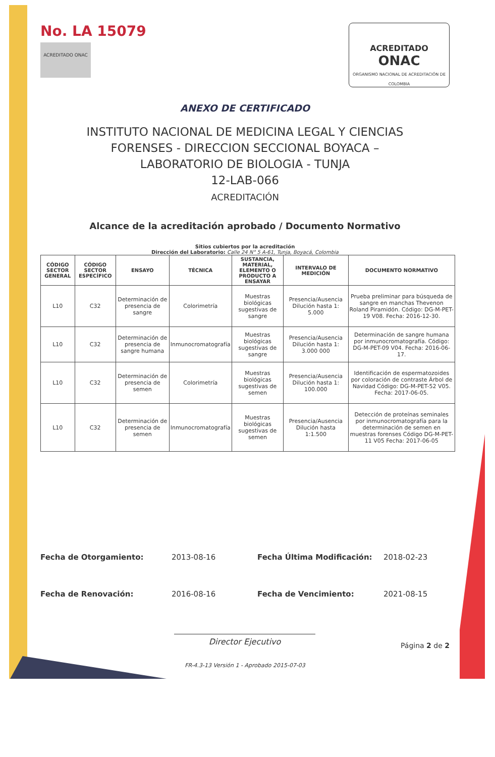No. LA 15079
ACREDITADO ONAC
ACREDITADO
ONAC
ORGANISMO NACIONAL DE ACREDITACIÓN DE COLOMBIA
ANEXO DE CERTIFICADO
INSTITUTO NACIONAL DE MEDICINA LEGAL Y CIENCIAS
FORENSES - DIRECCION SECCIONAL BOYACA –
LABORATORIO DE BIOLOGIA - TUNJA
12-LAB-066
ACREDITACIÓN
Alcance de la acreditación aprobado / Documento Normativo
Sitios cubiertos por la acreditación
Dirección del Laboratorio: Calle 24 N° 5 A-61, Tunja, Boyacá, Colombia
| CÓDIGO SECTOR GENERAL | CÓDIGO SECTOR ESPECÍFICO | ENSAYO | TÉCNICA | SUSTANCIA, MATERIAL, ELEMENTO O PRODUCTO A ENSAYAR | INTERVALO DE MEDICIÓN | DOCUMENTO NORMATIVO |
| --- | --- | --- | --- | --- | --- | --- |
| L10 | C32 | Determinación de presencia de sangre | Colorimetría | Muestras biológicas sugestivas de sangre | Presencia/Ausencia Dilución hasta 1: 5.000 | Prueba preliminar para búsqueda de sangre en manchas Thevenon Roland Piramidón. Código: DG-M-PET-19 V08. Fecha: 2016-12-30. |
| L10 | C32 | Determinación de presencia de sangre humana | Inmunocromatografía | Muestras biológicas sugestivas de sangre | Presencia/Ausencia Dilución hasta 1: 3.000 000 | Determinación de sangre humana por inmunocromatografía. Código: DG-M-PET-09 V04. Fecha: 2016-06-17. |
| L10 | C32 | Determinación de presencia de semen | Colorimetría | Muestras biológicas sugestivas de semen | Presencia/Ausencia Dilución hasta 1: 100.000 | Identificación de espermatozoides por coloración de contraste Árbol de Navidad Código: DG-M-PET-52 V05. Fecha: 2017-06-05. |
| L10 | C32 | Determinación de presencia de semen | Inmunocromatografía | Muestras biológicas sugestivas de semen | Presencia/Ausencia Dilución hasta 1:1.500 | Detección de proteínas seminales por inmunocromatografía para la determinación de semen en muestras forenses Código DG-M-PET-11 V05 Fecha: 2017-06-05 |
Fecha de Otorgamiento:
2013-08-16
Fecha Última Modificación:
2018-02-23
Fecha de Renovación:
2016-08-16
Fecha de Vencimiento:
2021-08-15
Director Ejecutivo
Página 2 de 2
FR-4.3-13 Versión 1 - Aprobado 2015-07-03